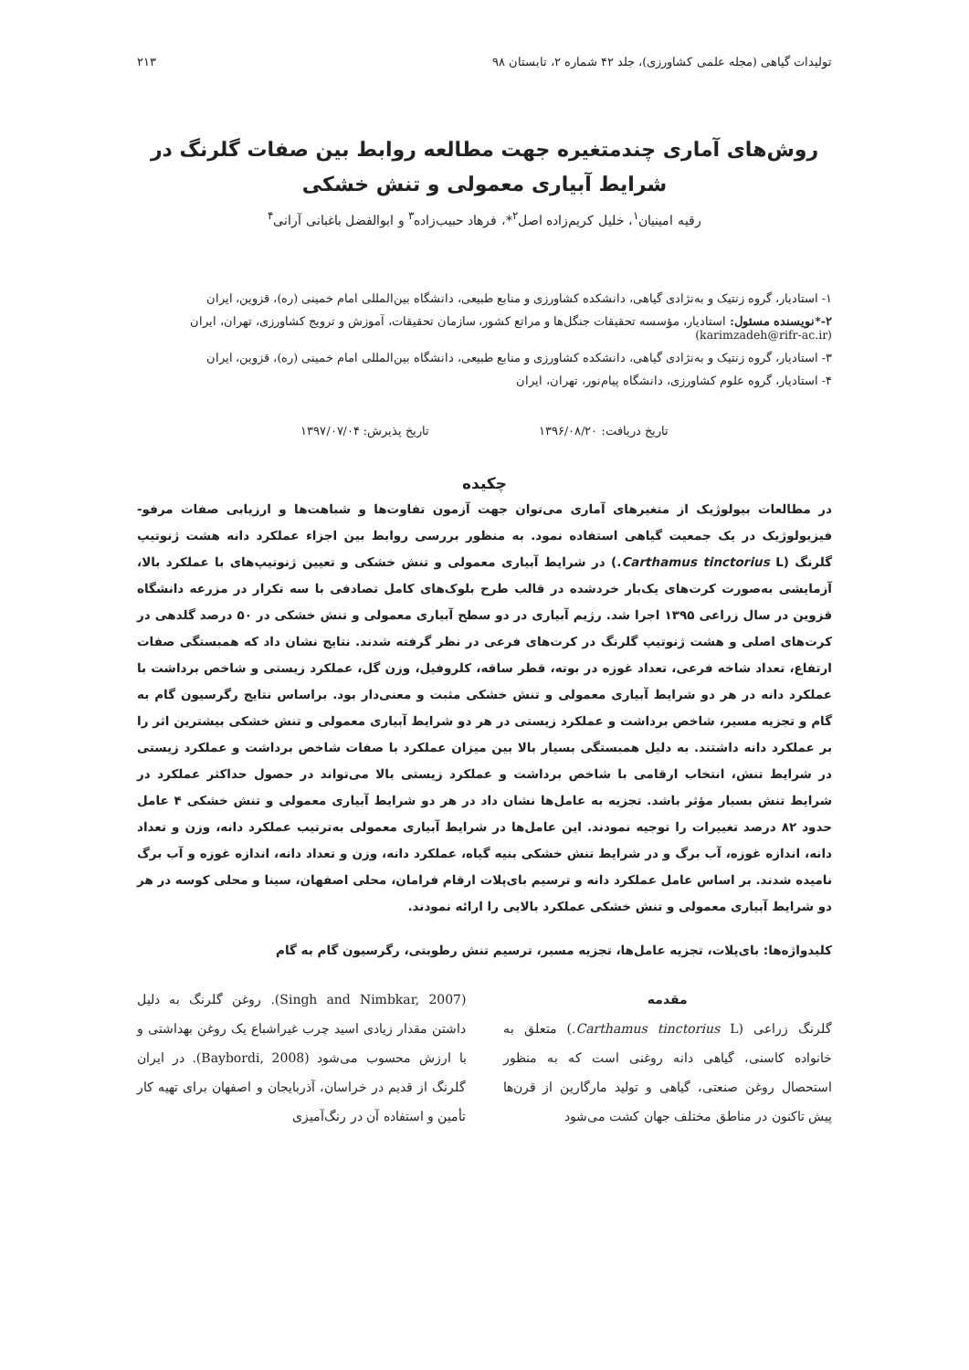تولیدات گیاهی (مجله علمی کشاورزی)، جلد ۴۲ شماره ۲، تابستان ۹۸ ۲۱۳
روش‌های آماری چندمتغیره جهت مطالعه روابط بین صفات گلرنگ در شرایط آبیاری معمولی و تنش خشکی
رقیه امینیان<sup>۱</sup>، خلیل کریم‌زاده اصل<sup>۲</sup>*، فرهاد حبیب‌زاده<sup>۳</sup> و ابوالفضل باغبانی آرانی<sup>۴</sup>
۱- استادیار، گروه زنتیک و به‌نژادی گیاهی، دانشکده کشاورزی و منابع طبیعی، دانشگاه بین‌المللی امام خمینی (ره)، قزوین، ایران
۲-*نویسنده مسئول: استادیار، مؤسسه تحقیقات جنگل‌ها و مراتع کشور، سازمان تحقیقات، آموزش و ترویج کشاورزی، تهران، ایران (karimzadeh@rifr-ac.ir)
۳- استادیار، گروه زنتیک و به‌نژادی گیاهی، دانشکده کشاورزی و منابع طبیعی، دانشگاه بین‌المللی امام خمینی (ره)، قزوین، ایران
۴- استادیار، گروه علوم کشاورزی، دانشگاه پیام‌نور، تهران، ایران
تاریخ دریافت: ۱۳۹۶/۰۸/۲۰ تاریخ پذیرش: ۱۳۹۷/۰۷/۰۴
چکیده
در مطالعات بیولوژیک از متغیرهای آماری می‌توان جهت آزمون تفاوت‌ها و شباهت‌ها و ارزیابی صفات مرفو-فیزیولوژیک در یک جمعیت گیاهی استفاده نمود. به منظور بررسی روابط بین اجزاء عملکرد دانه هشت ژنوتیپ گلرنگ (Carthamus tinctorius L.) در شرایط آبیاری معمولی و تنش خشکی و تعیین ژنوتیپ‌های با عملکرد بالا، آزمایشی به‌صورت کرت‌های یک‌بار خردشده در قالب طرح بلوک‌های کامل تصادفی با سه تکرار در مزرعه دانشگاه قزوین در سال زراعی ۱۳۹۵ اجرا شد. رژیم آبیاری در دو سطح آبیاری معمولی و تنش خشکی در ۵۰ درصد گلدهی در کرت‌های اصلی و هشت ژنوتیپ گلرنگ در کرت‌های فرعی در نظر گرفته شدند. نتایج نشان داد که همبستگی صفات ارتفاع، تعداد شاخه فرعی، تعداد غوزه در بوته، قطر ساقه، کلروفیل، وزن گل، عملکرد زیستی و شاخص برداشت با عملکرد دانه در هر دو شرایط آبیاری معمولی و تنش خشکی مثبت و معنی‌دار بود. براساس نتایج رگرسیون گام به گام و تجزیه مسیر، شاخص برداشت و عملکرد زیستی در هر دو شرایط آبیاری معمولی و تنش خشکی بیشترین اثر را بر عملکرد دانه داشتند. به دلیل همبستگی بسیار بالا بین میزان عملکرد با صفات شاخص برداشت و عملکرد زیستی در شرایط تنش، انتخاب ارقامی با شاخص برداشت و عملکرد زیستی بالا می‌تواند در حصول حداکثر عملکرد در شرایط تنش بسیار مؤثر باشد. تجزیه به عامل‌ها نشان داد در هر دو شرایط آبیاری معمولی و تنش خشکی ۴ عامل حدود ۸۲ درصد تغییرات را توجیه نمودند. این عامل‌ها در شرایط آبیاری معمولی به‌ترتیب عملکرد دانه، وزن و تعداد دانه، اندازه غوزه، آب برگ و در شرایط تنش خشکی بنیه گیاه، عملکرد دانه، وزن و تعداد دانه، اندازه غوزه و آب برگ نامیده شدند. بر اساس عامل عملکرد دانه و ترسیم بای‌پلات ارقام فرامان، محلی اصفهان، سینا و محلی کوسه در هر دو شرایط آبیاری معمولی و تنش خشکی عملکرد بالایی را ارائه نمودند.
کلیدواژه‌ها: بای‌پلات، تجزیه عامل‌ها، تجزیه مسیر، ترسیم تنش رطوبتی، رگرسیون گام به گام
مقدمه
گلرنگ زراعی (Carthamus tinctorius L.) متعلق به خانواده کاسنی، گیاهی دانه روغنی است که به منظور استحصال روغن صنعتی، گیاهی و تولید مارگارین از قرن‌ها پیش تاکنون در مناطق مختلف جهان کشت می‌شود
(Singh and Nimbkar, 2007). روغن گلرنگ به دلیل داشتن مقدار زیادی اسید چرب غیراشباع یک روغن بهداشتی و با ارزش محسوب می‌شود (Baybordi, 2008). در ایران گلرنگ از قدیم در خراسان، آذربایجان و اصفهان برای تهیه کار تأمین و استفاده آن در رنگ‌آمیزی